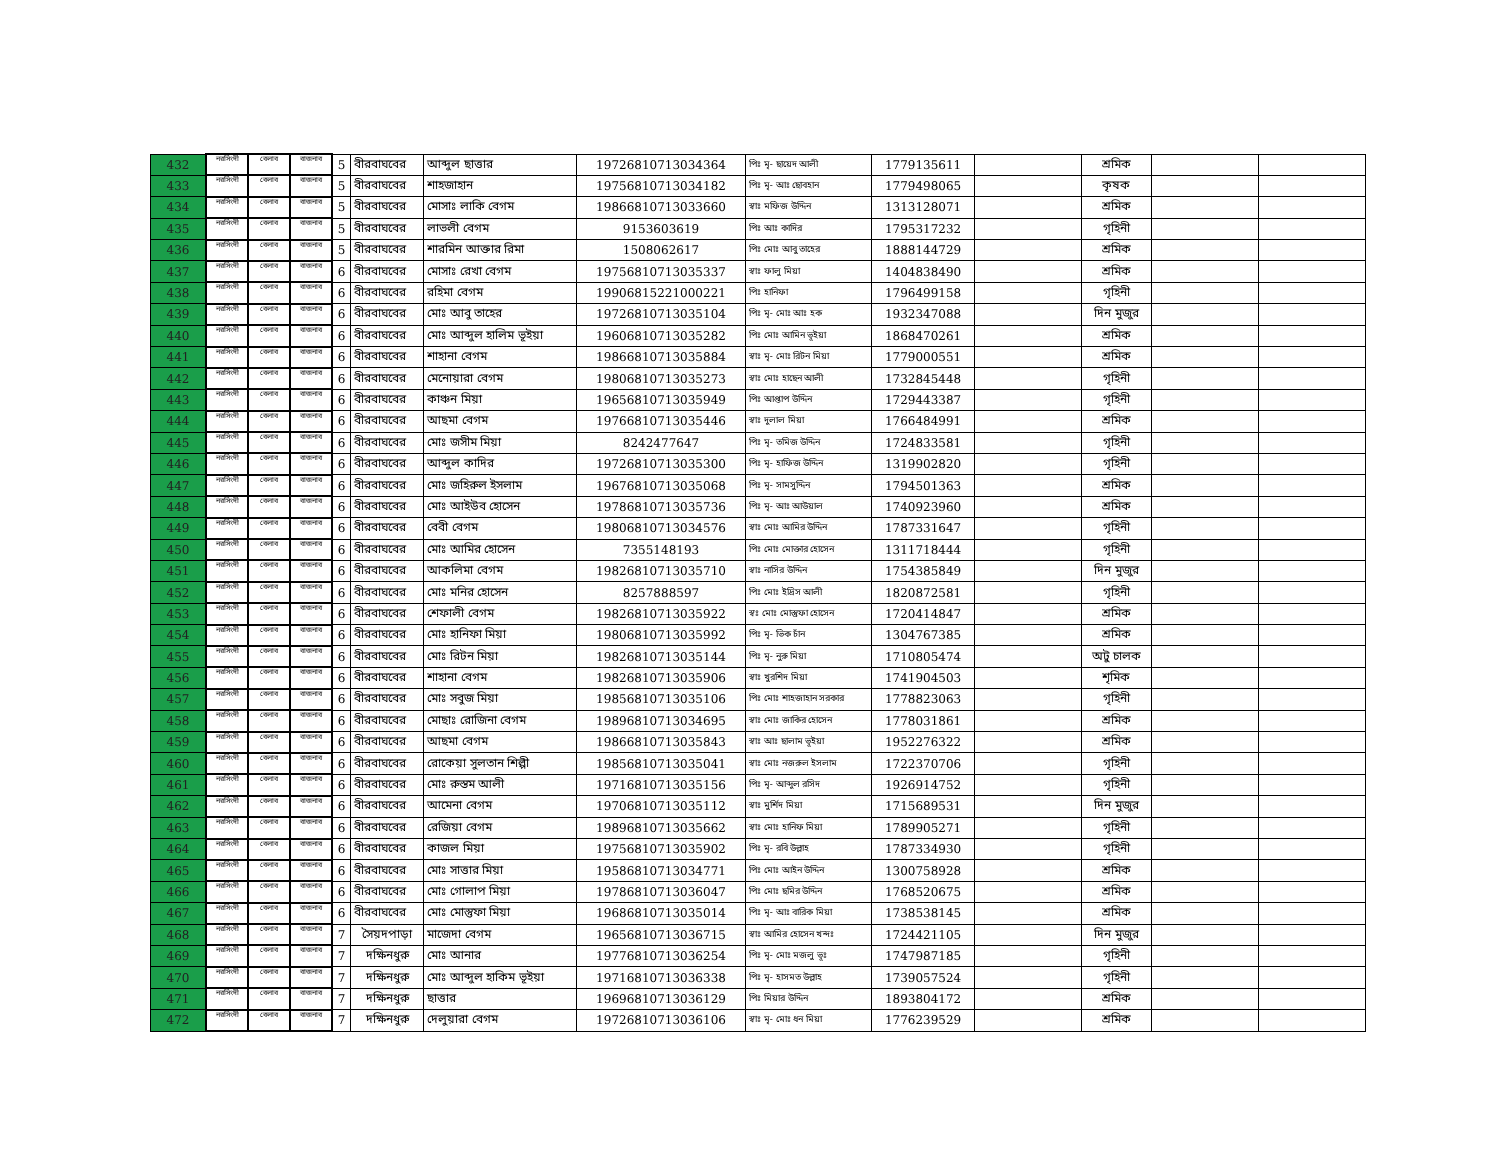| 432 | নরসিংদী | বেলাব | বাজনাব | 5 | বীরবাঘবের | আব্দুল ছাত্তার | 19726810713034364 | পিঃ মৃ- ছায়েদ আলী | 1779135611 | | শ্রমিক | | |
| 433 | নরসিংদী | বেলাব | বাজনাব | 5 | বীরবাঘবের | শাহজাহান | 19756810713034182 | পিঃ মৃ- আঃ ছোবহান | 1779498065 | | কৃষক | | |
| 434 | নরসিংদী | বেলাব | বাজনাব | 5 | বীরবাঘবের | মোসাঃ লাকি বেগম | 19866810713033660 | স্বাঃ মফিজ উদ্দিন | 1313128071 | | শ্রমিক | | |
| 435 | নরসিংদী | বেলাব | বাজনাব | 5 | বীরবাঘবের | লাভলী বেগম | 9153603619 | পিঃ আঃ কাদির | 1795317232 | | গৃহিনী | | |
| 436 | নরসিংদী | বেলাব | বাজনাব | 5 | বীরবাঘবের | শারমিন আক্তার রিমা | 1508062617 | পিঃ মোঃ আবু তাহের | 1888144729 | | শ্রমিক | | |
| 437 | নরসিংদী | বেলাব | বাজনাব | 6 | বীরবাঘবের | মোসাঃ রেখা বেগম | 19756810713035337 | স্বাঃ ফালু মিয়া | 1404838490 | | শ্রমিক | | |
| 438 | নরসিংদী | বেলাব | বাজনাব | 6 | বীরবাঘবের | রহিমা বেগম | 19906815221000221 | পিঃ হানিফা | 1796499158 | | গৃহিনী | | |
| 439 | নরসিংদী | বেলাব | বাজনাব | 6 | বীরবাঘবের | মোঃ আবু তাহের | 19726810713035104 | পিঃ মৃ- মোঃ আঃ হক | 1932347088 | | দিন মুজুর | | |
| 440 | নরসিংদী | বেলাব | বাজনাব | 6 | বীরবাঘবের | মোঃ আব্দুল হালিম ভূইয়া | 19606810713035282 | পিঃ মোঃ আমিন ভূইয়া | 1868470261 | | শ্রমিক | | |
| 441 | নরসিংদী | বেলাব | বাজনাব | 6 | বীরবাঘবের | শাহানা বেগম | 19866810713035884 | স্বাঃ মৃ- মোঃ রিটন মিয়া | 1779000551 | | শ্রমিক | | |
| 442 | নরসিংদী | বেলাব | বাজনাব | 6 | বীরবাঘবের | মেনোয়ারা বেগম | 19806810713035273 | স্বাঃ মোঃ হাছেন আলী | 1732845448 | | গৃহিনী | | |
| 443 | নরসিংদী | বেলাব | বাজনাব | 6 | বীরবাঘবের | কাঞ্চন মিয়া | 19656810713035949 | পিঃ আপ্তাপ উদ্দিন | 1729443387 | | গৃহিনী | | |
| 444 | নরসিংদী | বেলাব | বাজনাব | 6 | বীরবাঘবের | আছমা বেগম | 19766810713035446 | স্বাঃ দুলাল মিয়া | 1766484991 | | শ্রমিক | | |
| 445 | নরসিংদী | বেলাব | বাজনাব | 6 | বীরবাঘবের | মোঃ জসীম মিয়া | 8242477647 | পিঃ মৃ- তমিজ উদ্দিন | 1724833581 | | গৃহিনী | | |
| 446 | নরসিংদী | বেলাব | বাজনাব | 6 | বীরবাঘবের | আব্দুল কাদির | 19726810713035300 | পিঃ মৃ- হাফিজ উদ্দিন | 1319902820 | | গৃহিনী | | |
| 447 | নরসিংদী | বেলাব | বাজনাব | 6 | বীরবাঘবের | মোঃ জহিরুল ইসলাম | 19676810713035068 | পিঃ মৃ- সামসুদ্দিন | 1794501363 | | শ্রমিক | | |
| 448 | নরসিংদী | বেলাব | বাজনাব | 6 | বীরবাঘবের | মোঃ আইউব হোসেন | 19786810713035736 | পিঃ মৃ- আঃ আউয়াল | 1740923960 | | শ্রমিক | | |
| 449 | নরসিংদী | বেলাব | বাজনাব | 6 | বীরবাঘবের | বেবী বেগম | 19806810713034576 | স্বাঃ মোঃ আমির উদ্দিন | 1787331647 | | গৃহিনী | | |
| 450 | নরসিংদী | বেলাব | বাজনাব | 6 | বীরবাঘবের | মোঃ আমির হোসেন | 7355148193 | পিঃ মোঃ মোক্তার হোসেন | 1311718444 | | গৃহিনী | | |
| 451 | নরসিংদী | বেলাব | বাজনাব | 6 | বীরবাঘবের | আকলিমা বেগম | 19826810713035710 | স্বাঃ নাসির উদ্দিন | 1754385849 | | দিন মুজুর | | |
| 452 | নরসিংদী | বেলাব | বাজনাব | 6 | বীরবাঘবের | মোঃ মনির হোসেন | 8257888597 | পিঃ মোঃ ইদ্রিস আলী | 1820872581 | | গৃহিনী | | |
| 453 | নরসিংদী | বেলাব | বাজনাব | 6 | বীরবাঘবের | শেফালী বেগম | 19826810713035922 | স্বঃ মোঃ মোস্তুফা হোসেন | 1720414847 | | শ্রমিক | | |
| 454 | নরসিংদী | বেলাব | বাজনাব | 6 | বীরবাঘবের | মোঃ হানিফা মিয়া | 19806810713035992 | পিঃ মৃ- ভিক চাঁন | 1304767385 | | শ্রমিক | | |
| 455 | নরসিংদী | বেলাব | বাজনাব | 6 | বীরবাঘবের | মোঃ রিটন মিয়া | 19826810713035144 | পিঃ মৃ- নুরু মিয়া | 1710805474 | | অটু চালক | | |
| 456 | নরসিংদী | বেলাব | বাজনাব | 6 | বীরবাঘবের | শাহানা বেগম | 19826810713035906 | স্বাঃ খুরশিদ মিয়া | 1741904503 | | শৃমিক | | |
| 457 | নরসিংদী | বেলাব | বাজনাব | 6 | বীরবাঘবের | মোঃ সবুজ মিয়া | 19856810713035106 | পিঃ মোঃ শাহজাহান সরকার | 1778823063 | | গৃহিনী | | |
| 458 | নরসিংদী | বেলাব | বাজনাব | 6 | বীরবাঘবের | মোছাঃ রোজিনা বেগম | 19896810713034695 | স্বাঃ মোঃ জাকির হোসেন | 1778031861 | | শ্রমিক | | |
| 459 | নরসিংদী | বেলাব | বাজনাব | 6 | বীরবাঘবের | আছমা বেগম | 19866810713035843 | স্বাঃ আঃ ছালাম ভূইয়া | 1952276322 | | শ্রমিক | | |
| 460 | নরসিংদী | বেলাব | বাজনাব | 6 | বীরবাঘবের | রোকেয়া সুলতান শিল্পী | 19856810713035041 | স্বাঃ মোঃ নজরুল ইসলাম | 1722370706 | | গৃহিনী | | |
| 461 | নরসিংদী | বেলাব | বাজনাব | 6 | বীরবাঘবের | মোঃ রুস্তম আলী | 19716810713035156 | পিঃ মৃ- আব্দুল রসিদ | 1926914752 | | গৃহিনী | | |
| 462 | নরসিংদী | বেলাব | বাজনাব | 6 | বীরবাঘবের | আমেনা বেগম | 19706810713035112 | স্বাঃ মুর্শিদ মিয়া | 1715689531 | | দিন মুজুর | | |
| 463 | নরসিংদী | বেলাব | বাজনাব | 6 | বীরবাঘবের | রেজিয়া বেগম | 19896810713035662 | স্বাঃ মোঃ হানিফ মিয়া | 1789905271 | | গৃহিনী | | |
| 464 | নরসিংদী | বেলাব | বাজনাব | 6 | বীরবাঘবের | কাজল মিয়া | 19756810713035902 | পিঃ মৃ- রবি উল্লাহ | 1787334930 | | গৃহিনী | | |
| 465 | নরসিংদী | বেলাব | বাজনাব | 6 | বীরবাঘবের | মোঃ সাত্তার মিয়া | 19586810713034771 | পিঃ মোঃ আইন উদ্দিন | 1300758928 | | শ্রমিক | | |
| 466 | নরসিংদী | বেলাব | বাজনাব | 6 | বীরবাঘবের | মোঃ গোলাপ মিয়া | 19786810713036047 | পিঃ মোঃ ছমির উদ্দিন | 1768520675 | | শ্রমিক | | |
| 467 | নরসিংদী | বেলাব | বাজনাব | 6 | বীরবাঘবের | মোঃ মোস্তুফা মিয়া | 19686810713035014 | পিঃ মৃ- আঃ বারিক মিয়া | 1738538145 | | শ্রমিক | | |
| 468 | নরসিংদী | বেলাব | বাজনাব | 7 | সৈয়দপাড়া | মাজেদা বেগম | 19656810713036715 | স্বাঃ আমির হোসেন খন্দঃ | 1724421105 | | দিন মুজুর | | |
| 469 | নরসিংদী | বেলাব | বাজনাব | 7 | দক্ষিনধুরু | মোঃ আনার | 19776810713036254 | পিঃ মৃ- মোঃ মজলু ভূঃ | 1747987185 | | গৃহিনী | | |
| 470 | নরসিংদী | বেলাব | বাজনাব | 7 | দক্ষিনধুরু | মোঃ আব্দুল হাকিম ভূইয়া | 19716810713036338 | পিঃ মৃ- হাসমত উল্লাহ | 1739057524 | | গৃহিনী | | |
| 471 | নরসিংদী | বেলাব | বাজনাব | 7 | দক্ষিনধুরু | ছাত্তার | 19696810713036129 | পিঃ মিয়ার উদ্দিন | 1893804172 | | শ্রমিক | | |
| 472 | নরসিংদী | বেলাব | বাজনাব | 7 | দক্ষিনধুরু | দেলুয়ারা বেগম | 19726810713036106 | স্বাঃ মৃ- মোঃ ধন মিয়া | 1776239529 | | শ্রমিক | | |